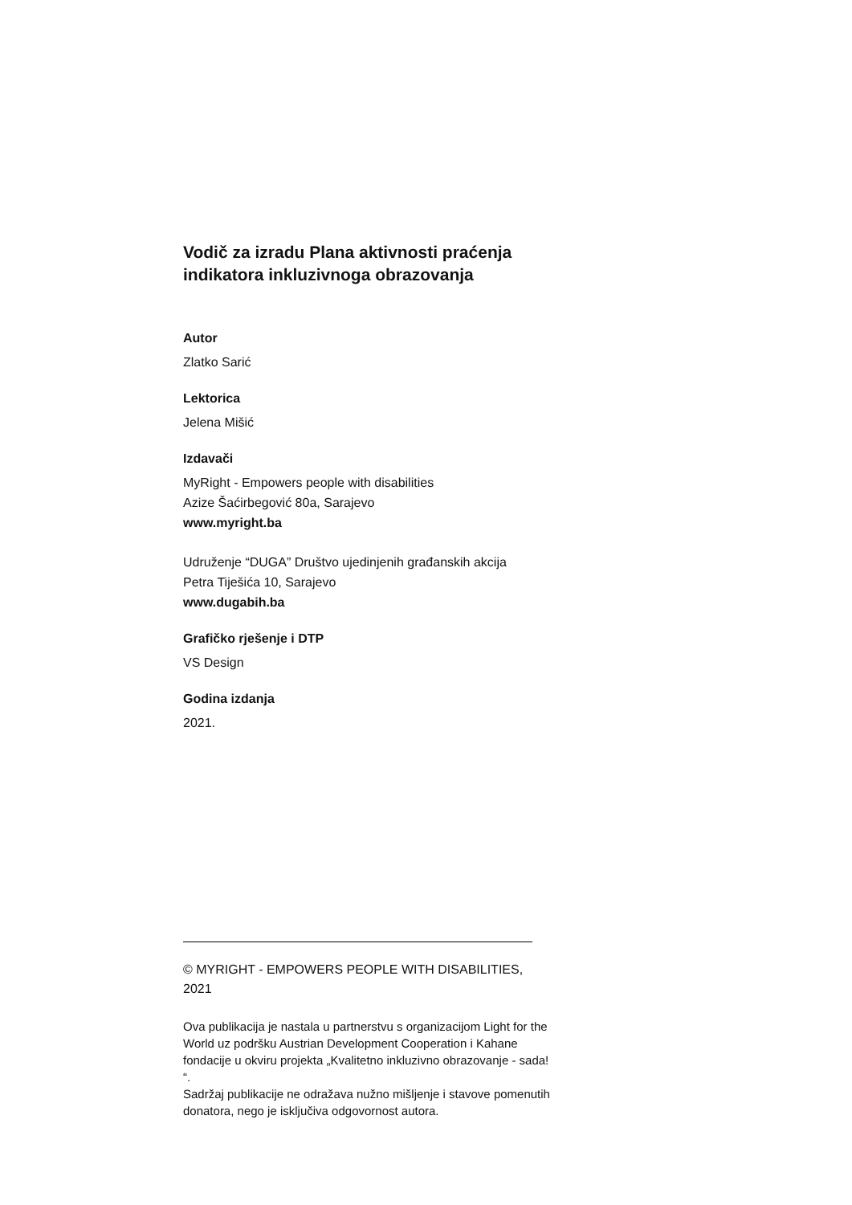Vodič za izradu Plana aktivnosti praćenja indikatora inkluzivnoga obrazovanja
Autor
Zlatko Sarić
Lektorica
Jelena Mišić
Izdavači
MyRight - Empowers people with disabilities
Azize Šaćirbegović 80a, Sarajevo
www.myright.ba
Udruženje “DUGA” Društvo ujedinjenih građanskih akcija
Petra Tiješića 10, Sarajevo
www.dugabih.ba
Grafičko rješenje i DTP
VS Design
Godina izdanja
2021.
© MYRIGHT - EMPOWERS PEOPLE WITH DISABILITIES, 2021
Ova publikacija je nastala u partnerstvu s organizacijom Light for the World uz podršku Austrian Development Cooperation i Kahane fondacije u okviru projekta „Kvalitetno inkluzivno obrazovanje - sada! “.
Sadržaj publikacije ne odražava nužno mišljenje i stavove pomenutih donatora, nego je isključiva odgovornost autora.